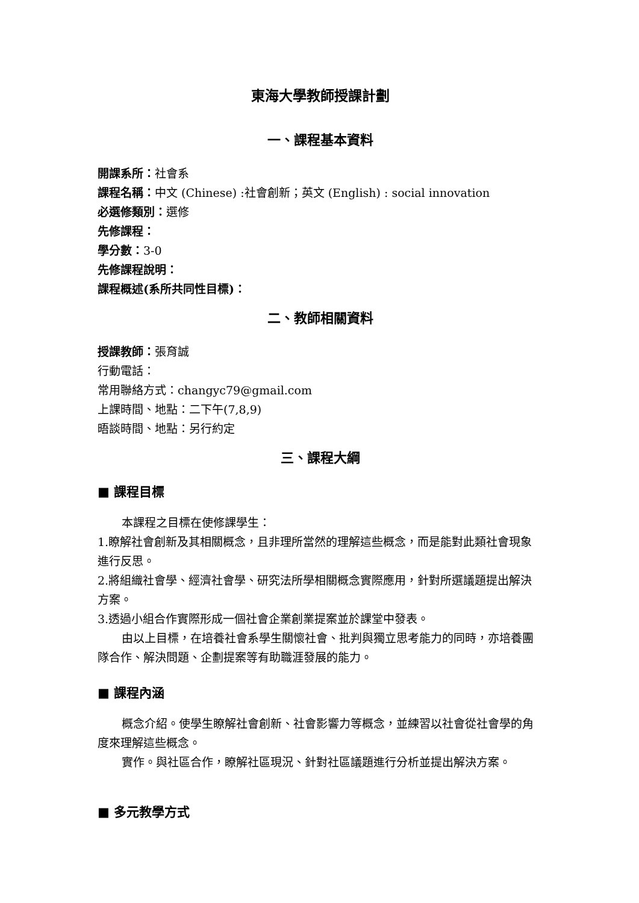東海大學教師授課計劃
一、課程基本資料
開課系所：社會系
課程名稱：中文 (Chinese) :社會創新；英文 (English) : social innovation
必選修類別：選修
先修課程：
學分數：3-0
先修課程說明：
課程概述(系所共同性目標)：
二、教師相關資料
授課教師：張育誠
行動電話：
常用聯絡方式：changyc79@gmail.com
上課時間、地點：二下午(7,8,9)
晤談時間、地點：另行約定
三、課程大綱
■ 課程目標
本課程之目標在使修課學生：
1.瞭解社會創新及其相關概念，且非理所當然的理解這些概念，而是能對此類社會現象進行反思。
2.將組織社會學、經濟社會學、研究法所學相關概念實際應用，針對所選議題提出解決方案。
3.透過小組合作實際形成一個社會企業創業提案並於課堂中發表。
由以上目標，在培養社會系學生關懷社會、批判與獨立思考能力的同時，亦培養團隊合作、解決問題、企劃提案等有助職涯發展的能力。
■ 課程內涵
概念介紹。使學生瞭解社會創新、社會影響力等概念，並練習以社會從社會學的角度來理解這些概念。
實作。與社區合作，瞭解社區現況、針對社區議題進行分析並提出解決方案。
■ 多元教學方式